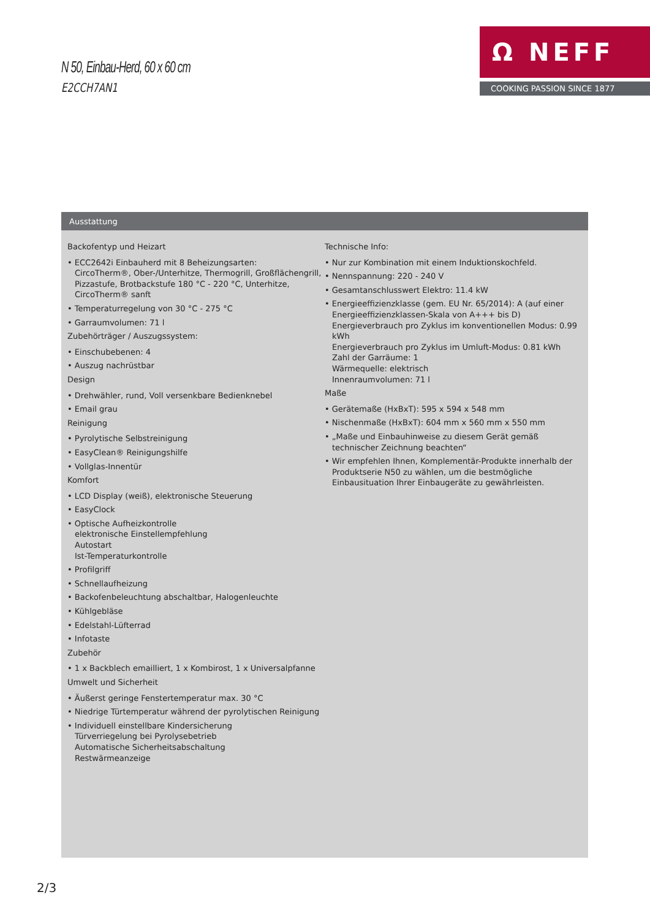N 50, Einbau-Herd, 60 x 60 cm
E2CCH7AN1
Ω NEFF
COOKING PASSION SINCE 1877
Ausstattung
Backofentyp und Heizart
• ECC2642i Einbauherd mit 8 Beheizungsarten:
CircoTherm®, Ober-/Unterhitze, Thermogrill, Großflächengrill, Pizzastufe, Brotbackstufe 180 °C - 220 °C, Unterhitze, CircoTherm® sanft
• Temperaturregelung von 30 °C - 275 °C
• Garraumvolumen: 71 l
Zubehörträger / Auszugssystem:
• Einschubebenen: 4
• Auszug nachrüstbar
Design
• Drehwähler, rund, Voll versenkbare Bedienknebel
• Email grau
Reinigung
• Pyrolytische Selbstreinigung
• EasyClean® Reinigungshilfe
• Vollglas-Innentür
Komfort
• LCD Display (weiß), elektronische Steuerung
• EasyClock
• Optische Aufheizkontrolle
elektronische Einstellempfehlung
Autostart
Ist-Temperaturkontrolle
• Profilgriff
• Schnellaufheizung
• Backofenbeleuchtung abschaltbar, Halogenleuchte
• Kühlgebläse
• Edelstahl-Lüfterrad
• Infotaste
Zubehör
• 1 x Backblech emailliert, 1 x Kombirost, 1 x Universalpfanne
Umwelt und Sicherheit
• Äußerst geringe Fenstertemperatur max. 30 °C
• Niedrige Türtemperatur während der pyrolytischen Reinigung
• Individuell einstellbare Kindersicherung
Türverriegelung bei Pyrolysebetrieb
Automatische Sicherheitsabschaltung
Restwärmeanzeige
Technische Info:
• Nur zur Kombination mit einem Induktionskochfeld.
• Nennspannung: 220 - 240 V
• Gesamtanschlusswert Elektro: 11.4 kW
• Energieeffizienzklasse (gem. EU Nr. 65/2014): A (auf einer Energieeffizienzklassen-Skala von A+++ bis D)
Energieverbrauch pro Zyklus im konventionellen Modus: 0.99 kWh
Energieverbrauch pro Zyklus im Umluft-Modus: 0.81 kWh
Zahl der Garräume: 1
Wärmequelle: elektrisch
Innenraumvolumen: 71 l
Maße
• Gerätemaße (HxBxT): 595 x 594 x 548 mm
• Nischenmaße (HxBxT): 604 mm x 560 mm x 550 mm
• „Maße und Einbauhinweise zu diesem Gerät gemäß technischer Zeichnung beachten“
• Wir empfehlen Ihnen, Komplementär-Produkte innerhalb der Produktserie N50 zu wählen, um die bestmögliche Einbausituation Ihrer Einbaugeräte zu gewährleisten.
2/3